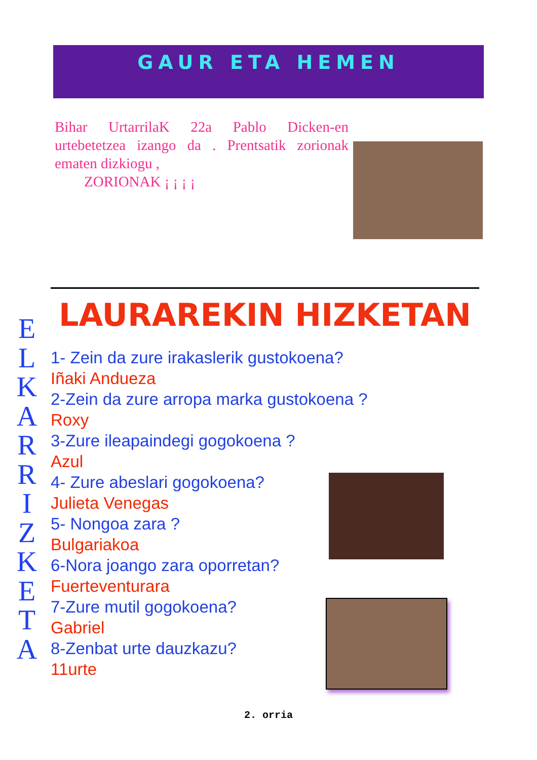GAUR ETA HEMEN
Bihar UrtarrilaK 22a Pablo Dicken-en urtebetetzea izango da . Prentsatik zorionak ematen dizkiogu ,
ZORIONAK ¡ ¡ ¡ ¡
LAURAREKIN HIZKETAN
E
L
K
A
R
R
I
Z
K
E
T
A
1- Zein da zure irakaslerik gustokoena?
Iñaki Andueza
2-Zein da zure arropa marka gustokoena ?
Roxy
3-Zure ileapaindegi gogokoena ?
Azul
4- Zure abeslari gogokoena?
Julieta Venegas
5- Nongoa zara ?
Bulgariakoa
6-Nora joango zara oporretan?
Fuerteventurara
7-Zure mutil gogokoena?
Gabriel
8-Zenbat urte dauzkazu?
11urte
2. orria